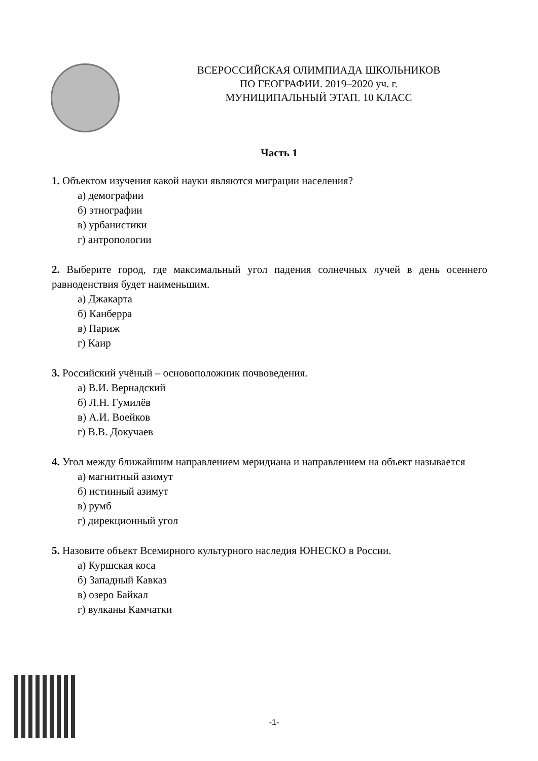ВСЕРОССИЙСКАЯ ОЛИМПИАДА ШКОЛЬНИКОВ
ПО ГЕОГРАФИИ. 2019–2020 уч. г.
МУНИЦИПАЛЬНЫЙ ЭТАП. 10 КЛАСС
Часть 1
1. Объектом изучения какой науки являются миграции населения?
а) демографии
б) этнографии
в) урбанистики
г) антропологии
2. Выберите город, где максимальный угол падения солнечных лучей в день осеннего равноденствия будет наименьшим.
а) Джакарта
б) Канберра
в) Париж
г) Каир
3. Российский учёный – основоположник почвоведения.
а) В.И. Вернадский
б) Л.Н. Гумилёв
в) А.И. Воейков
г) В.В. Докучаев
4. Угол между ближайшим направлением меридиана и направлением на объект называется
а) магнитный азимут
б) истинный азимут
в) румб
г) дирекционный угол
5. Назовите объект Всемирного культурного наследия ЮНЕСКО в России.
а) Куршская коса
б) Западный Кавказ
в) озеро Байкал
г) вулканы Камчатки
-1-